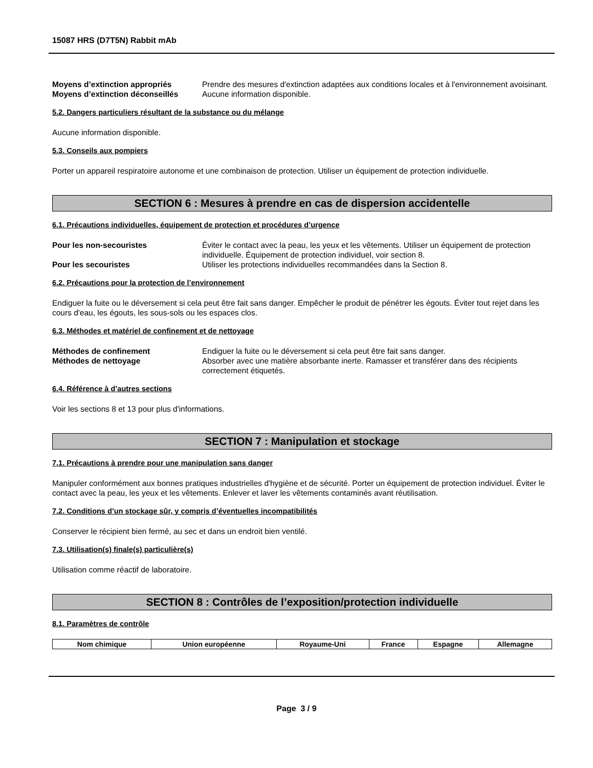15087 HRS (D7T5N) Rabbit mAb
Moyens d’extinction appropriés Prendre des mesures d'extinction adaptées aux conditions locales et à l'environnement avoisinant.
Moyens d’extinction déconseillés
Aucune information disponible.
5.2. Dangers particuliers résultant de la substance ou du mélange
Aucune information disponible.
5.3. Conseils aux pompiers
Porter un appareil respiratoire autonome et une combinaison de protection. Utiliser un équipement de protection individuelle.
SECTION 6 : Mesures à prendre en cas de dispersion accidentelle
6.1. Précautions individuelles, équipement de protection et procédures d’urgence
Pour les non-secouristes Éviter le contact avec la peau, les yeux et les vêtements. Utiliser un équipement de protection individuelle. Équipement de protection individuel, voir section 8.
Pour les secouristes Utiliser les protections individuelles recommandées dans la Section 8.
6.2. Précautions pour la protection de l’environnement
Endiguer la fuite ou le déversement si cela peut être fait sans danger. Empêcher le produit de pénétrer les égouts. Éviter tout rejet dans les cours d'eau, les égouts, les sous-sols ou les espaces clos.
6.3. Méthodes et matériel de confinement et de nettoyage
Méthodes de confinement Endiguer la fuite ou le déversement si cela peut être fait sans danger.
Méthodes de nettoyage Absorber avec une matière absorbante inerte. Ramasser et transférer dans des récipients correctement étiquetés.
6.4. Référence à d’autres sections
Voir les sections 8 et 13 pour plus d'informations.
SECTION 7 : Manipulation et stockage
7.1. Précautions à prendre pour une manipulation sans danger
Manipuler conformément aux bonnes pratiques industrielles d'hygiène et de sécurité. Porter un équipement de protection individuel. Éviter le contact avec la peau, les yeux et les vêtements. Enlever et laver les vêtements contaminés avant réutilisation.
7.2. Conditions d’un stockage sûr, y compris d’éventuelles incompatibilités
Conserver le récipient bien fermé, au sec et dans un endroit bien ventilé.
7.3. Utilisation(s) finale(s) particulière(s)
Utilisation comme réactif de laboratoire.
SECTION 8 : Contrôles de l’exposition/protection individuelle
8.1. Paramètres de contrôle
| Nom chimique | Union européenne | Royaume-Uni | France | Espagne | Allemagne |
| --- | --- | --- | --- | --- | --- |
Page 3 / 9